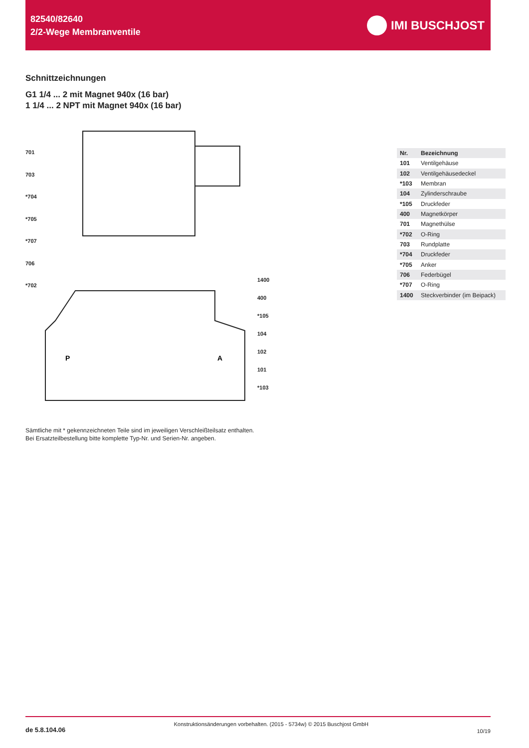82540/82640
2/2-Wege Membranventile
IMI BUSCHJOST
Schnittzeichnungen
G1 1/4 ... 2 mit Magnet 940x (16 bar)
1 1/4 ... 2 NPT mit Magnet 940x (16 bar)
P
A
701
703
*704
*705
*707
706
*702
1400
400
*105
104
102
101
*103
| Nr. | Bezeichnung |
| --- | --- |
| 101 | Ventilgehäuse |
| 102 | Ventilgehäusedeckel |
| *103 | Membran |
| 104 | Zylinderschraube |
| *105 | Druckfeder |
| 400 | Magnetkörper |
| 701 | Magnethülse |
| *702 | O-Ring |
| 703 | Rundplatte |
| *704 | Druckfeder |
| *705 | Anker |
| 706 | Federbügel |
| *707 | O-Ring |
| 1400 | Steckverbinder (im Beipack) |
Sämtliche mit * gekennzeichneten Teile sind im jeweiligen Verschleißteilsatz enthalten.
Bei Ersatzteilbestellung bitte komplette Typ-Nr. und Serien-Nr. angeben.
de 5.8.104.06 Konstruktionsänderungen vorbehalten. (2015 - 5734w) © 2015 Buschjost GmbH 10/19